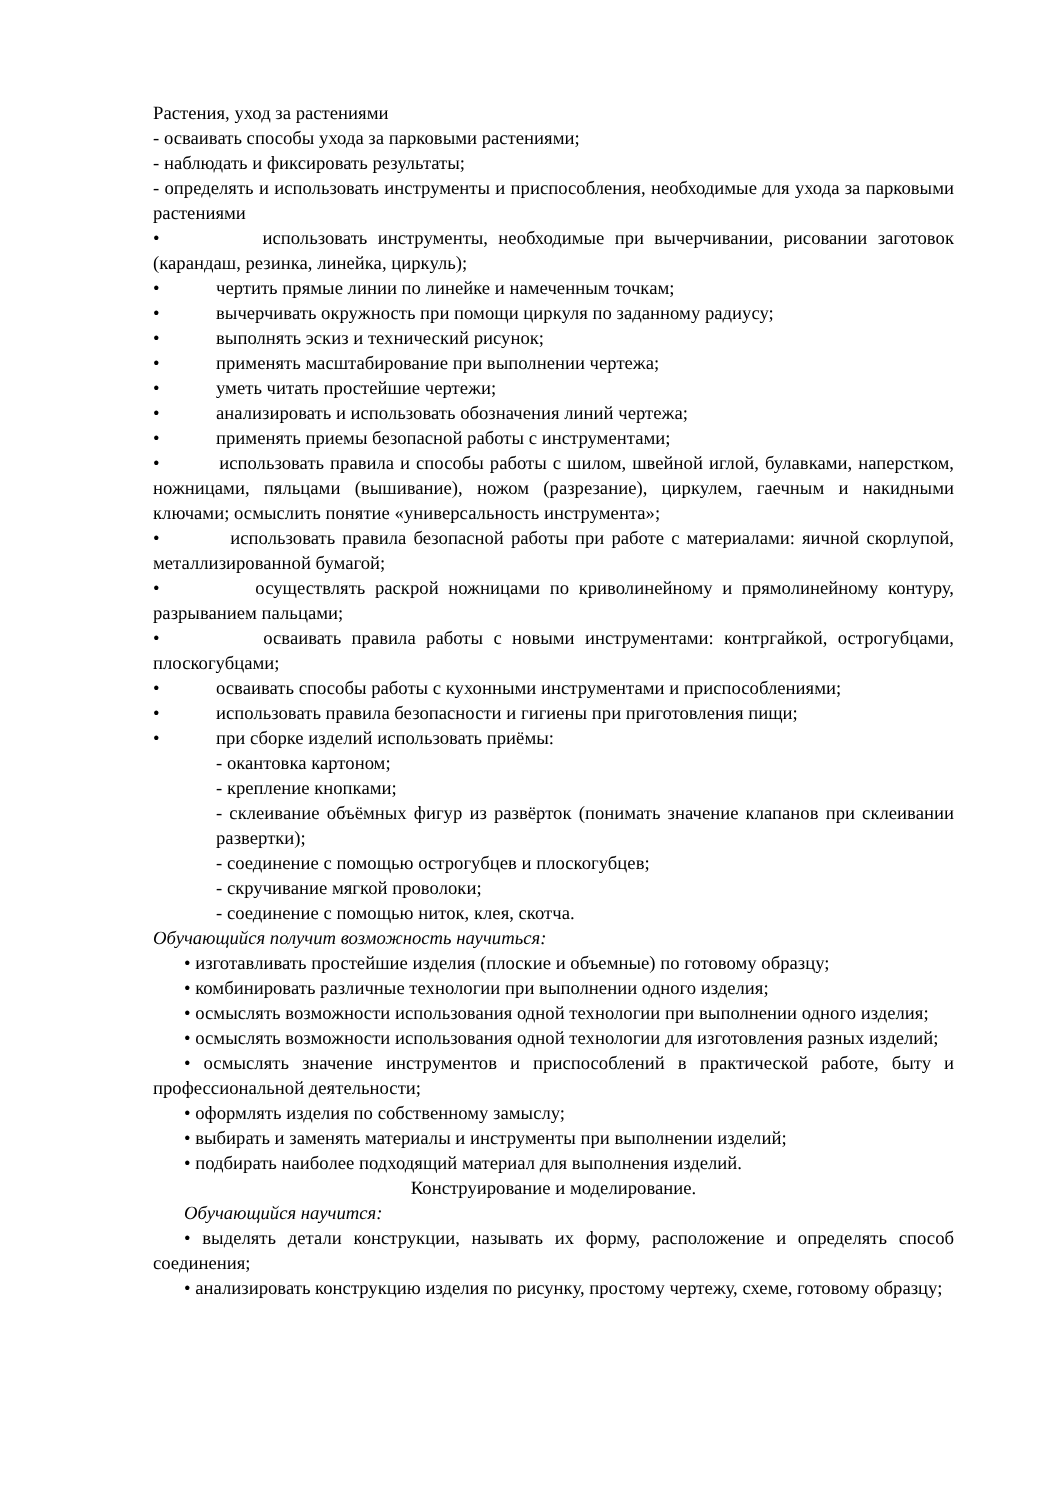Растения, уход за растениями
- осваивать способы ухода за парковыми растениями;
- наблюдать и фиксировать результаты;
- определять и использовать инструменты и приспособления, необходимые для ухода за парковыми растениями
• использовать инструменты, необходимые при вычерчивании, рисовании заготовок (карандаш, резинка, линейка, циркуль);
• чертить прямые линии по линейке и намеченным точкам;
• вычерчивать окружность при помощи циркуля по заданному радиусу;
• выполнять эскиз и технический рисунок;
• применять масштабирование при выполнении чертежа;
• уметь читать простейшие чертежи;
• анализировать и использовать обозначения линий чертежа;
• применять приемы безопасной работы с инструментами;
• использовать правила и способы работы с шилом, швейной иглой, булавками, наперстком, ножницами, пяльцами (вышивание), ножом (разрезание), циркулем, гаечным и накидными ключами; осмыслить понятие «универсальность инструмента»;
• использовать правила безопасной работы при работе с материалами: яичной скорлупой, металлизированной бумагой;
• осуществлять раскрой ножницами по криволинейному и прямолинейному контуру, разрыванием пальцами;
• осваивать правила работы с новыми инструментами: контргайкой, острогубцами, плоскогубцами;
• осваивать способы работы с кухонными инструментами и приспособлениями;
• использовать правила безопасности и гигиены при приготовления пищи;
• при сборке изделий использовать приёмы:
- окантовка картоном;
- крепление кнопками;
- склеивание объёмных фигур из развёрток (понимать значение клапанов при склеивании развертки);
- соединение с помощью острогубцев и плоскогубцев;
- скручивание мягкой проволоки;
- соединение с помощью ниток, клея, скотча.
Обучающийся получит возможность научиться:
• изготавливать простейшие изделия (плоские и объемные) по готовому образцу;
• комбинировать различные технологии при выполнении одного изделия;
• осмыслять возможности использования одной технологии при выполнении одного изделия;
• осмыслять возможности использования одной технологии для изготовления разных изделий;
• осмыслять значение инструментов и приспособлений в практической работе, быту и профессиональной деятельности;
• оформлять изделия по собственному замыслу;
• выбирать и заменять материалы и инструменты при выполнении изделий;
• подбирать наиболее подходящий материал для выполнения изделий.
Конструирование и моделирование.
Обучающийся научится:
• выделять детали конструкции, называть их форму, расположение и определять способ соединения;
• анализировать конструкцию изделия по рисунку, простому чертежу, схеме, готовому образцу;